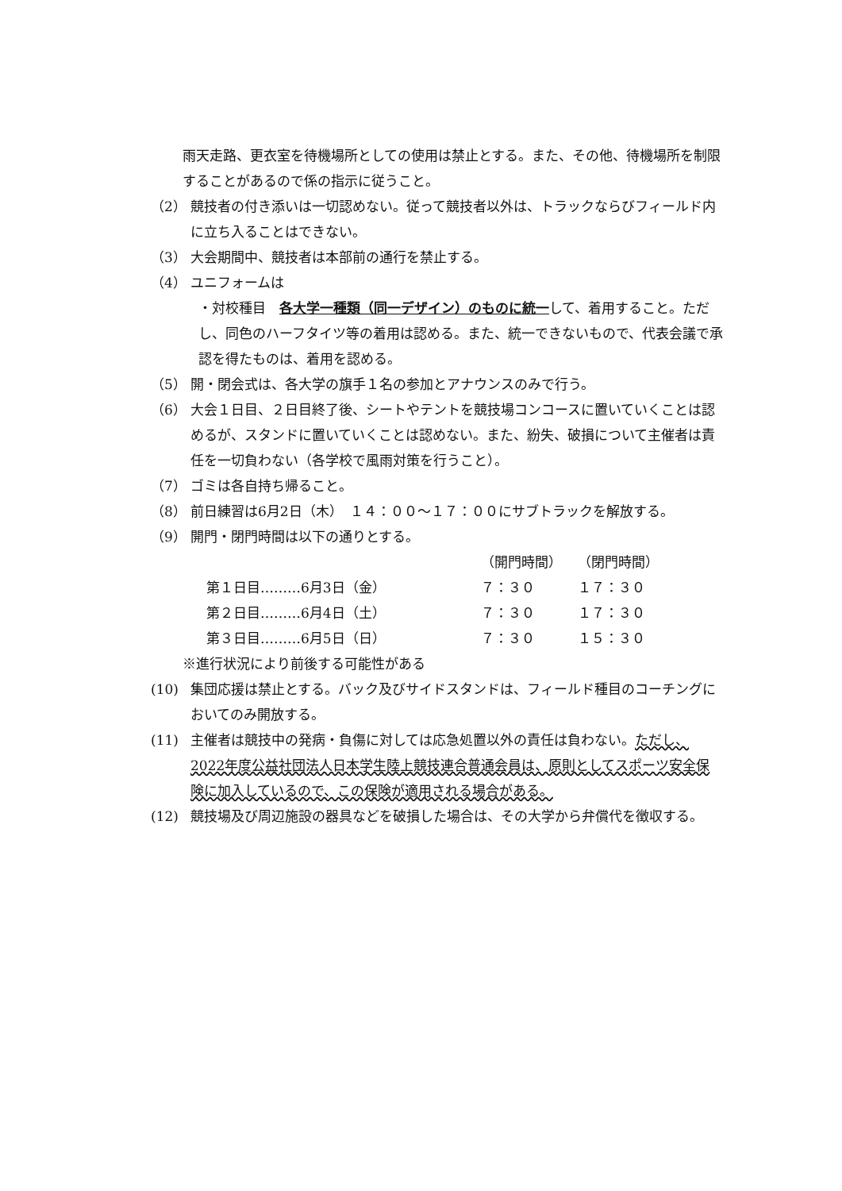雨天走路、更衣室を待機場所としての使用は禁止とする。また、その他、待機場所を制限することがあるので係の指示に従うこと。
（2） 競技者の付き添いは一切認めない。従って競技者以外は、トラックならびフィールド内に立ち入ることはできない。
（3） 大会期間中、競技者は本部前の通行を禁止する。
（4） ユニフォームは
・対校種目　各大学一種類（同一デザイン）のものに統一して、着用すること。ただし、同色のハーフタイツ等の着用は認める。また、統一できないもので、代表会議で承認を得たものは、着用を認める。
（5） 開・閉会式は、各大学の旗手１名の参加とアナウンスのみで行う。
（6） 大会１日目、２日目終了後、シートやテントを競技場コンコースに置いていくことは認めるが、スタンドに置いていくことは認めない。また、紛失、破損について主催者は責任を一切負わない（各学校で風雨対策を行うこと）。
（7） ゴミは各自持ち帰ること。
（8） 前日練習は6月2日（木）　１４：００～１７：００にサブトラックを解放する。
（9） 開門・閉門時間は以下の通りとする。
| | | （開門時間） | （閉門時間） |
| 第１日目………6月3日（金） | | ７：３０ | １７：３０ |
| 第２日目………6月4日（土） | | ７：３０ | １７：３０ |
| 第３日目………6月5日（日） | | ７：３０ | １５：３０ |
※進行状況により前後する可能性がある
(10) 集団応援は禁止とする。バック及びサイドスタンドは、フィールド種目のコーチングにおいてのみ開放する。
(11) 主催者は競技中の発病・負傷に対しては応急処置以外の責任は負わない。ただし、2022年度公益社団法人日本学生陸上競技連合普通会員は、原則としてスポーツ安全保険に加入しているので、この保険が適用される場合がある。
(12) 競技場及び周辺施設の器具などを破損した場合は、その大学から弁償代を徴収する。